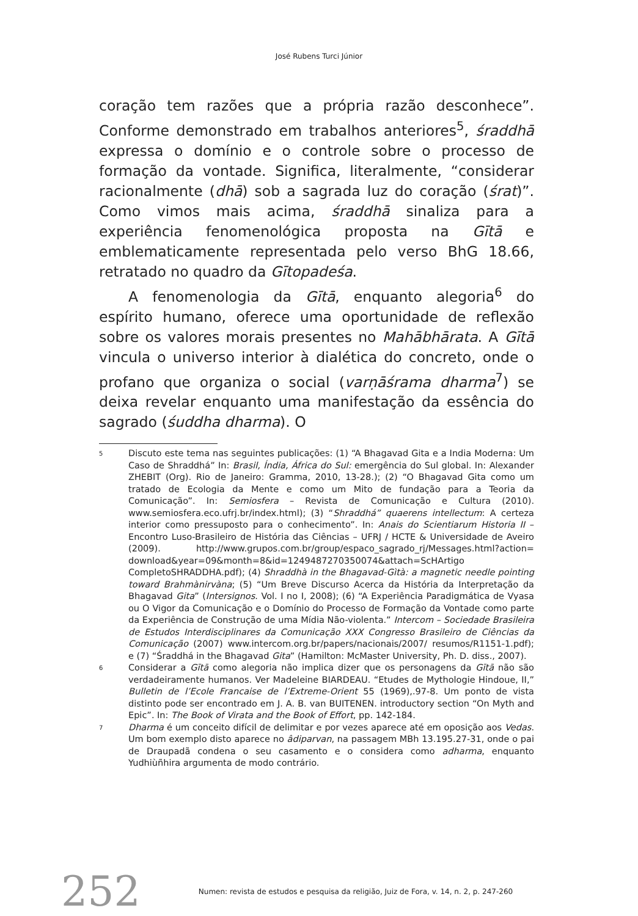José Rubens Turci Júnior
coração tem razões que a própria razão desconhece”. Conforme demonstrado em trabalhos anteriores<sup>5</sup>, śraddhā expressa o domínio e o controle sobre o processo de formação da vontade. Significa, literalmente, “considerar racionalmente (dhā) sob a sagrada luz do coração (śrat)”. Como vimos mais acima, śraddhā sinaliza para a experiência fenomenológica proposta na Gītā e emblematicamente representada pelo verso BhG 18.66, retratado no quadro da Gītopadeśa.
A fenomenologia da Gītā, enquanto alegoria<sup>6</sup> do espírito humano, oferece uma oportunidade de reflexão sobre os valores morais presentes no Mahābhārata. A Gītā vincula o universo interior à dialética do concreto, onde o profano que organiza o social (varṇāśrama dharma<sup>7</sup>) se deixa revelar enquanto uma manifestação da essência do sagrado (śuddha dharma). O
5 Discuto este tema nas seguintes publicações: (1) “A Bhagavad Gita e a India Moderna: Um Caso de Shraddhá” In: Brasil, Índia, África do Sul: emergência do Sul global. In: Alexander ZHEBIT (Org). Rio de Janeiro: Gramma, 2010, 13-28.); (2) “O Bhagavad Gita como um tratado de Ecologia da Mente e como um Mito de fundação para a Teoria da Comunicação”. In: Semiosfera – Revista de Comunicação e Cultura (2010). www.semiosfera.eco.ufrj.br/index.html); (3) “Shraddhá” quaerens intellectum: A certeza interior como pressuposto para o conhecimento”. In: Anais do Scientiarum Historia II – Encontro Luso-Brasileiro de História das Ciências – UFRJ / HCTE & Universidade de Aveiro (2009). http://www.grupos.com.br/group/espaco_sagrado_rj/Messages.html?action= download&year=09&month=8&id=1249487270350074&attach=ScHArtigo CompletoSHRADDHA.pdf); (4) Shraddhà in the Bhagavad-Gìtà: a magnetic needle pointing toward Brahmànirvàna; (5) “Um Breve Discurso Acerca da História da Interpretação da Bhagavad Gita” (Intersignos. Vol. I no I, 2008); (6) “A Experiência Paradigmática de Vyasa ou O Vigor da Comunicação e o Domínio do Processo de Formação da Vontade como parte da Experiência de Construção de uma Mídia Não-violenta.” Intercom – Sociedade Brasileira de Estudos Interdisciplinares da Comunicação XXX Congresso Brasileiro de Ciências da Comunicação (2007) www.intercom.org.br/papers/nacionais/2007/ resumos/R1151-1.pdf); e (7) “Śraddhá in the Bhagavad Gita” (Hamilton: McMaster University, Ph. D. diss., 2007).
6 Considerar a Gītā como alegoria não implica dizer que os personagens da Gītā não são verdadeiramente humanos. Ver Madeleine BIARDEAU. “Etudes de Mythologie Hindoue, II,” Bulletin de l’Ecole Francaise de l’Extreme-Orient 55 (1969),.97-8. Um ponto de vista distinto pode ser encontrado em J. A. B. van BUITENEN. introductory section “On Myth and Epic”. In: The Book of Virata and the Book of Effort, pp. 142-184.
7 Dharma é um conceito difícil de delimitar e por vezes aparece até em oposição aos Vedas. Um bom exemplo disto aparece no âdiparvan, na passagem MBh 13.195.27-31, onde o pai de Draupadã condena o seu casamento e o considera como adharma, enquanto Yudhiùñhira argumenta de modo contrário.
252 Numen: revista de estudos e pesquisa da religião, Juiz de Fora, v. 14, n. 2, p. 247-260